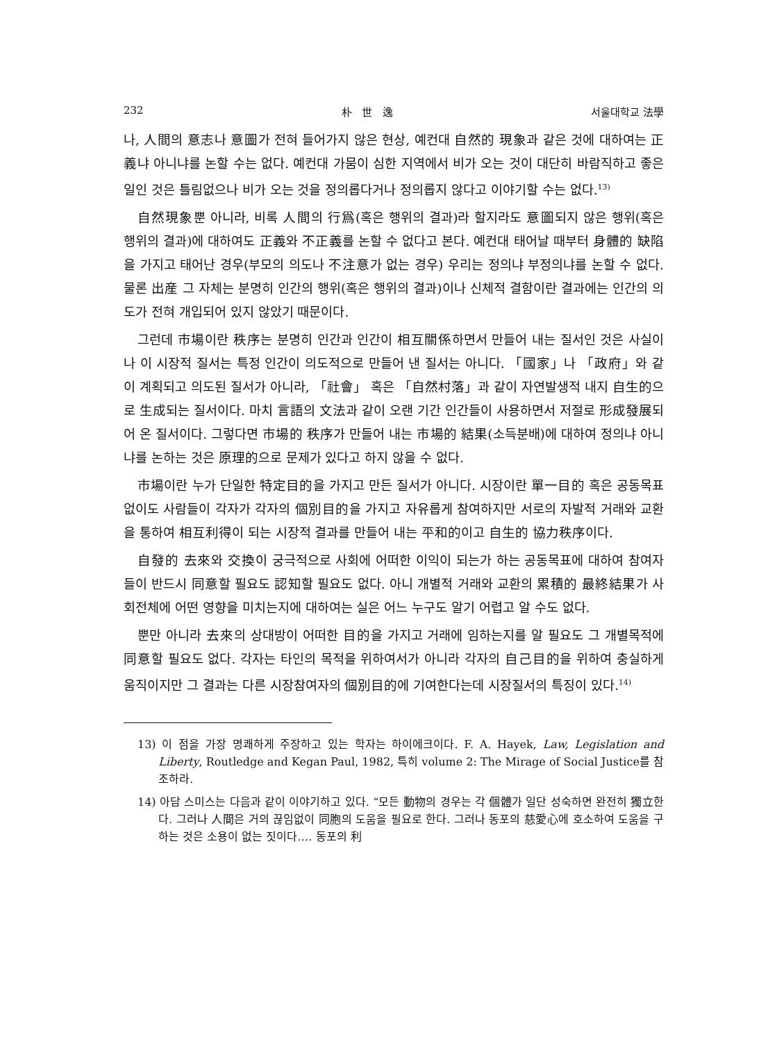232 朴 世 逸 서울대학교 法學
나, 人間의 意志나 意圖가 전혀 들어가지 않은 현상, 예컨대 自然的 現象과 같은 것에 대하여는 正義냐 아니냐를 논할 수는 없다. 예컨대 가뭄이 심한 지역에서 비가 오는 것이 대단히 바람직하고 좋은 일인 것은 틀림없으나 비가 오는 것을 정의롭다거나 정의롭지 않다고 이야기할 수는 없다.<sup>13)</sup>
自然現象뿐 아니라, 비록 人間의 行爲(혹은 행위의 결과)라 할지라도 意圖되지 않은 행위(혹은 행위의 결과)에 대하여도 正義와 不正義를 논할 수 없다고 본다. 예컨대 태어날 때부터 身體的 缺陷을 가지고 태어난 경우(부모의 의도나 不注意가 없는 경우) 우리는 정의냐 부정의냐를 논할 수 없다. 물론 出産 그 자체는 분명히 인간의 행위(혹은 행위의 결과)이나 신체적 결함이란 결과에는 인간의 의도가 전혀 개입되어 있지 않았기 때문이다.
그런데 市場이란 秩序는 분명히 인간과 인간이 相互關係하면서 만들어 내는 질서인 것은 사실이나 이 시장적 질서는 특정 인간이 의도적으로 만들어 낸 질서는 아니다. 「國家」나 「政府」와 같이 계획되고 의도된 질서가 아니라, 「社會」 혹은 「自然村落」과 같이 자연발생적 내지 自生的으로 生成되는 질서이다. 마치 言語의 文法과 같이 오랜 기간 인간들이 사용하면서 저절로 形成發展되어 온 질서이다. 그렇다면 市場的 秩序가 만들어 내는 市場的 結果(소득분배)에 대하여 정의냐 아니냐를 논하는 것은 原理的으로 문제가 있다고 하지 않을 수 없다.
市場이란 누가 단일한 特定目的을 가지고 만든 질서가 아니다. 시장이란 單一目的 혹은 공동목표 없이도 사람들이 각자가 각자의 個別目的을 가지고 자유롭게 참여하지만 서로의 자발적 거래와 교환을 통하여 相互利得이 되는 시장적 결과를 만들어 내는 平和的이고 自生的 協力秩序이다.
自發的 去來와 交換이 궁극적으로 사회에 어떠한 이익이 되는가 하는 공동목표에 대하여 참여자들이 반드시 同意할 필요도 認知할 필요도 없다. 아니 개별적 거래와 교환의 累積的 最終結果가 사회전체에 어떤 영향을 미치는지에 대하여는 실은 어느 누구도 알기 어렵고 알 수도 없다.
뿐만 아니라 去來의 상대방이 어떠한 目的을 가지고 거래에 임하는지를 알 필요도 그 개별목적에 同意할 필요도 없다. 각자는 타인의 목적을 위하여서가 아니라 각자의 自己目的을 위하여 충실하게 움직이지만 그 결과는 다른 시장참여자의 個別目的에 기여한다는데 시장질서의 특징이 있다.<sup>14)</sup>
13) 이 점을 가장 명쾌하게 주장하고 있는 학자는 하이에크이다. F. A. Hayek, Law, Legislation and Liberty, Routledge and Kegan Paul, 1982, 특히 volume 2: The Mirage of Social Justice를 참조하라.
14) 아담 스미스는 다음과 같이 이야기하고 있다. “모든 動物의 경우는 각 個體가 일단 성숙하면 완전히 獨立한다. 그러나 人間은 거의 끊임없이 同胞의 도움을 필요로 한다. 그러나 동포의 慈愛心에 호소하여 도움을 구하는 것은 소용이 없는 짓이다.… 동포의 利